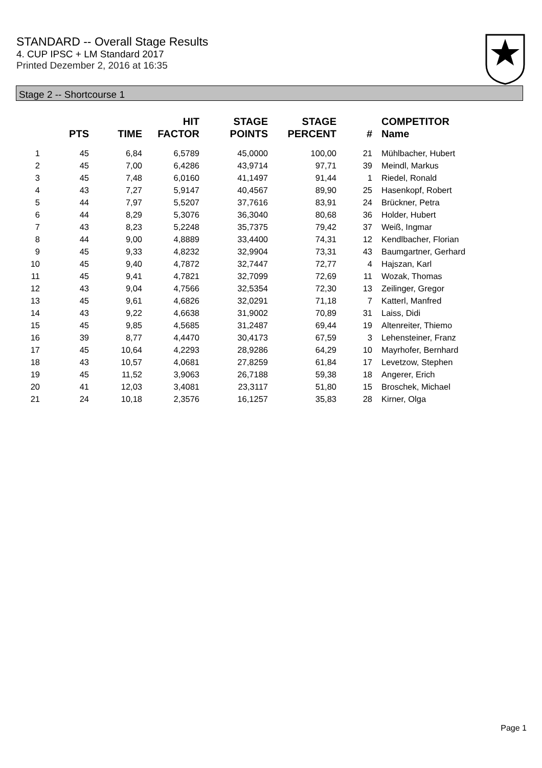STANDARD -- Overall Stage Results
4. CUP IPSC + LM Standard 2017
Printed Dezember 2, 2016 at 16:35
Stage 2 -- Shortcourse 1
| | PTS | TIME | HIT FACTOR | STAGE POINTS | STAGE PERCENT | # | COMPETITOR Name |
| --- | --- | --- | --- | --- | --- | --- | --- |
| 1 | 45 | 6,84 | 6,5789 | 45,0000 | 100,00 | 21 | Mühlbacher, Hubert |
| 2 | 45 | 7,00 | 6,4286 | 43,9714 | 97,71 | 39 | Meindl, Markus |
| 3 | 45 | 7,48 | 6,0160 | 41,1497 | 91,44 | 1 | Riedel, Ronald |
| 4 | 43 | 7,27 | 5,9147 | 40,4567 | 89,90 | 25 | Hasenkopf, Robert |
| 5 | 44 | 7,97 | 5,5207 | 37,7616 | 83,91 | 24 | Brückner, Petra |
| 6 | 44 | 8,29 | 5,3076 | 36,3040 | 80,68 | 36 | Holder, Hubert |
| 7 | 43 | 8,23 | 5,2248 | 35,7375 | 79,42 | 37 | Weiß, Ingmar |
| 8 | 44 | 9,00 | 4,8889 | 33,4400 | 74,31 | 12 | Kendlbacher, Florian |
| 9 | 45 | 9,33 | 4,8232 | 32,9904 | 73,31 | 43 | Baumgartner, Gerhard |
| 10 | 45 | 9,40 | 4,7872 | 32,7447 | 72,77 | 4 | Hajszan, Karl |
| 11 | 45 | 9,41 | 4,7821 | 32,7099 | 72,69 | 11 | Wozak, Thomas |
| 12 | 43 | 9,04 | 4,7566 | 32,5354 | 72,30 | 13 | Zeilinger, Gregor |
| 13 | 45 | 9,61 | 4,6826 | 32,0291 | 71,18 | 7 | Katterl, Manfred |
| 14 | 43 | 9,22 | 4,6638 | 31,9002 | 70,89 | 31 | Laiss, Didi |
| 15 | 45 | 9,85 | 4,5685 | 31,2487 | 69,44 | 19 | Altenreiter, Thiemo |
| 16 | 39 | 8,77 | 4,4470 | 30,4173 | 67,59 | 3 | Lehensteiner, Franz |
| 17 | 45 | 10,64 | 4,2293 | 28,9286 | 64,29 | 10 | Mayrhofer, Bernhard |
| 18 | 43 | 10,57 | 4,0681 | 27,8259 | 61,84 | 17 | Levetzow, Stephen |
| 19 | 45 | 11,52 | 3,9063 | 26,7188 | 59,38 | 18 | Angerer, Erich |
| 20 | 41 | 12,03 | 3,4081 | 23,3117 | 51,80 | 15 | Broschek, Michael |
| 21 | 24 | 10,18 | 2,3576 | 16,1257 | 35,83 | 28 | Kirner, Olga |
Page 1